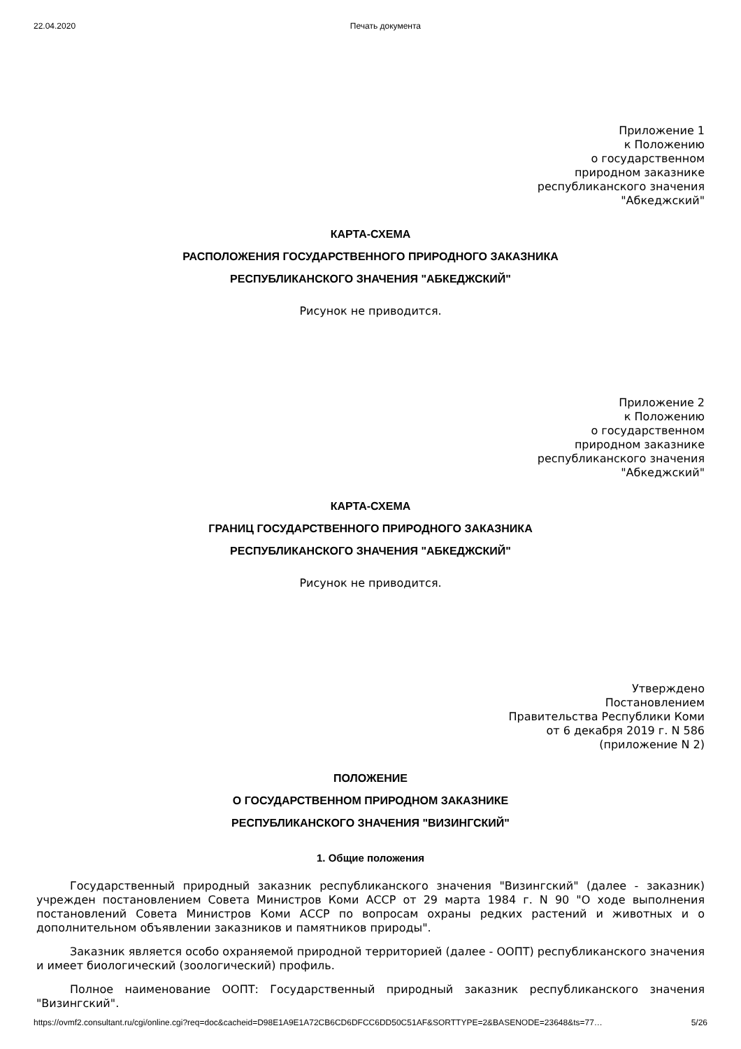22.04.2020 Печать документа
Приложение 1
к Положению
о государственном
природном заказнике
республиканского значения
"Абкеджский"
КАРТА-СХЕМА
РАСПОЛОЖЕНИЯ ГОСУДАРСТВЕННОГО ПРИРОДНОГО ЗАКАЗНИКА
РЕСПУБЛИКАНСКОГО ЗНАЧЕНИЯ "АБКЕДЖСКИЙ"
Рисунок не приводится.
Приложение 2
к Положению
о государственном
природном заказнике
республиканского значения
"Абкеджский"
КАРТА-СХЕМА
ГРАНИЦ ГОСУДАРСТВЕННОГО ПРИРОДНОГО ЗАКАЗНИКА
РЕСПУБЛИКАНСКОГО ЗНАЧЕНИЯ "АБКЕДЖСКИЙ"
Рисунок не приводится.
Утверждено
Постановлением
Правительства Республики Коми
от 6 декабря 2019 г. N 586
(приложение N 2)
ПОЛОЖЕНИЕ
О ГОСУДАРСТВЕННОМ ПРИРОДНОМ ЗАКАЗНИКЕ
РЕСПУБЛИКАНСКОГО ЗНАЧЕНИЯ "ВИЗИНГСКИЙ"
1. Общие положения
Государственный природный заказник республиканского значения "Визингский" (далее - заказник) учрежден постановлением Совета Министров Коми АССР от 29 марта 1984 г. N 90 "О ходе выполнения постановлений Совета Министров Коми АССР по вопросам охраны редких растений и животных и о дополнительном объявлении заказников и памятников природы".
Заказник является особо охраняемой природной территорией (далее - ООПТ) республиканского значения и имеет биологический (зоологический) профиль.
Полное наименование ООПТ: Государственный природный заказник республиканского значения "Визингский".
https://ovmf2.consultant.ru/cgi/online.cgi?req=doc&cacheid=D98E1A9E1A72CB6CD6DFCC6DD50C51AF&SORTTYPE=2&BASENODE=23648&ts=77… 5/26